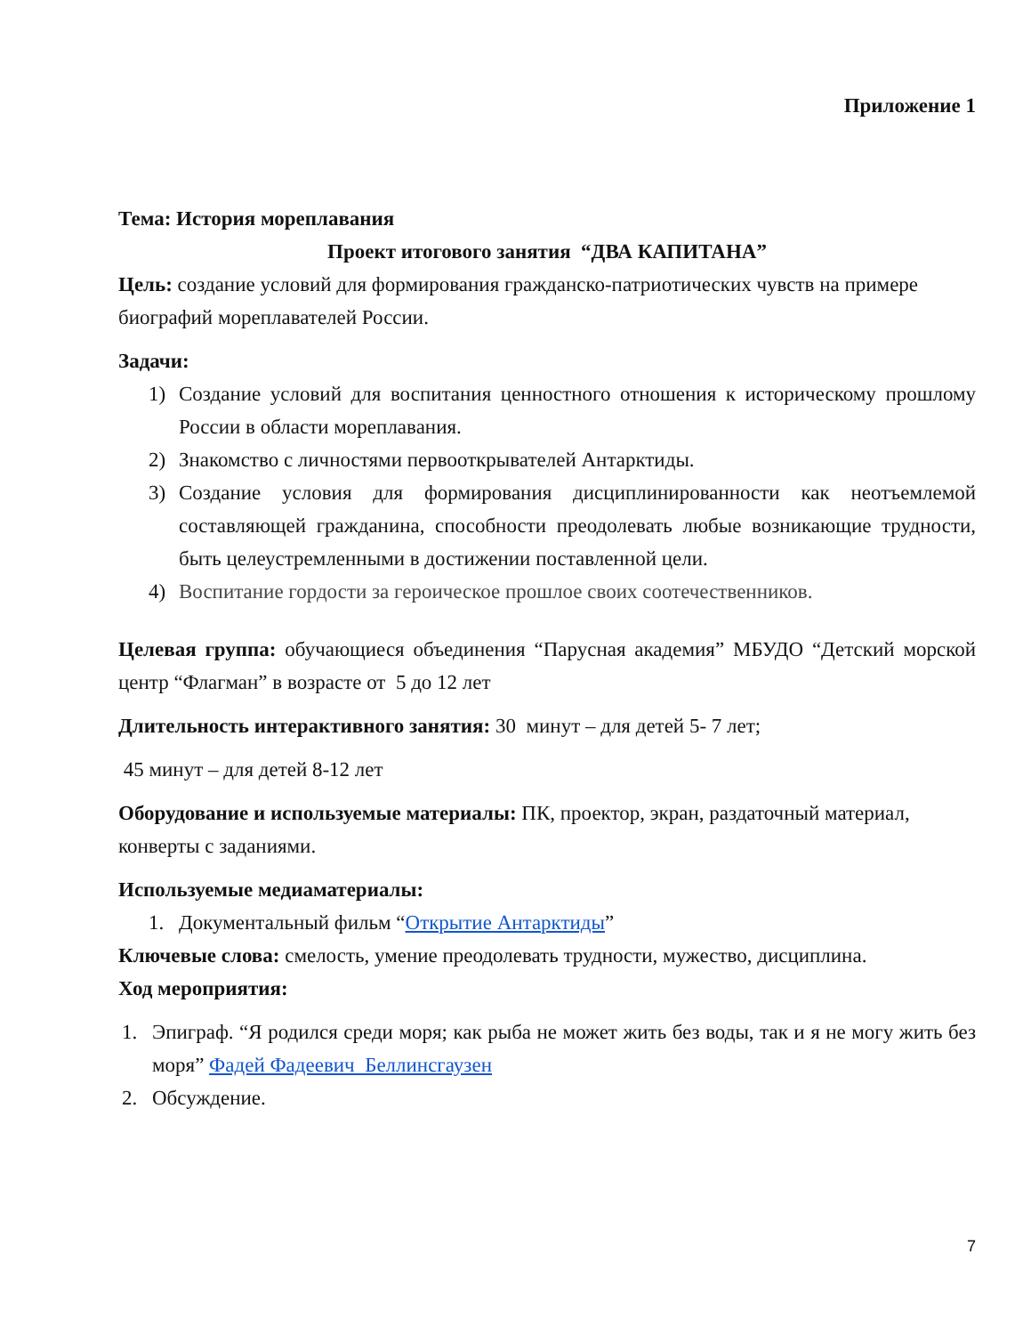Приложение 1
Тема: История мореплавания
Проект итогового занятия “ДВА КАПИТАНА”
Цель: создание условий для формирования гражданско-патриотических чувств на примере биографий мореплавателей России.
Задачи:
1) Создание условий для воспитания ценностного отношения к историческому прошлому России в области мореплавания.
2) Знакомство с личностями первооткрывателей Антарктиды.
3) Создание условия для формирования дисциплинированности как неотъемлемой составляющей гражданина, способности преодолевать любые возникающие трудности, быть целеустремленными в достижении поставленной цели.
4) Воспитание гордости за героическое прошлое своих соотечественников.
Целевая группа: обучающиеся объединения “Парусная академия” МБУДО “Детский морской центр “Флагман” в возрасте от 5 до 12 лет
Длительность интерактивного занятия: 30 минут – для детей 5- 7 лет;
45 минут – для детей 8-12 лет
Оборудование и используемые материалы: ПК, проектор, экран, раздаточный материал, конверты с заданиями.
Используемые медиаматериалы:
1. Документальный фильм “Открытие Антарктиды”
Ключевые слова: смелость, умение преодолевать трудности, мужество, дисциплина.
Ход мероприятия:
1. Эпиграф. “Я родился среди моря; как рыба не может жить без воды, так и я не могу жить без моря” Фадей Фадеевич Беллинсгаузен
2. Обсуждение.
7